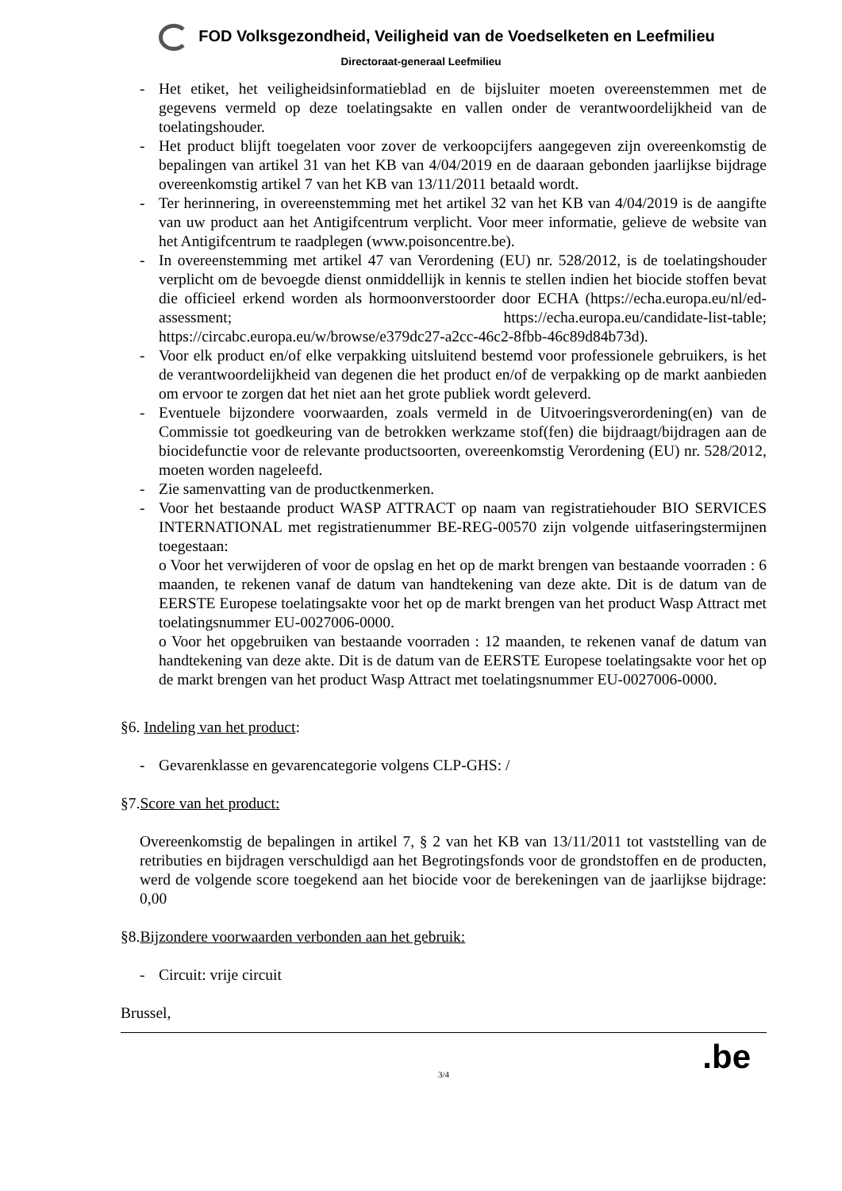FOD Volksgezondheid, Veiligheid van de Voedselketen en Leefmilieu
Directoraat-generaal Leefmilieu
- Het etiket, het veiligheidsinformatieblad en de bijsluiter moeten overeenstemmen met de gegevens vermeld op deze toelatingsakte en vallen onder de verantwoordelijkheid van de toelatingshouder.
- Het product blijft toegelaten voor zover de verkoopcijfers aangegeven zijn overeenkomstig de bepalingen van artikel 31 van het KB van 4/04/2019 en de daaraan gebonden jaarlijkse bijdrage overeenkomstig artikel 7 van het KB van 13/11/2011 betaald wordt.
- Ter herinnering, in overeenstemming met het artikel 32 van het KB van 4/04/2019 is de aangifte van uw product aan het Antigifcentrum verplicht. Voor meer informatie, gelieve de website van het Antigifcentrum te raadplegen (www.poisoncentre.be).
- In overeenstemming met artikel 47 van Verordening (EU) nr. 528/2012, is de toelatingshouder verplicht om de bevoegde dienst onmiddellijk in kennis te stellen indien het biocide stoffen bevat die officieel erkend worden als hormoonverstoorder door ECHA (https://echa.europa.eu/nl/ed-assessment; https://echa.europa.eu/candidate-list-table; https://circabc.europa.eu/w/browse/e379dc27-a2cc-46c2-8fbb-46c89d84b73d).
- Voor elk product en/of elke verpakking uitsluitend bestemd voor professionele gebruikers, is het de verantwoordelijkheid van degenen die het product en/of de verpakking op de markt aanbieden om ervoor te zorgen dat het niet aan het grote publiek wordt geleverd.
- Eventuele bijzondere voorwaarden, zoals vermeld in de Uitvoeringsverordening(en) van de Commissie tot goedkeuring van de betrokken werkzame stof(fen) die bijdraagt/bijdragen aan de biocidefunctie voor de relevante productsoorten, overeenkomstig Verordening (EU) nr. 528/2012, moeten worden nageleefd.
- Zie samenvatting van de productkenmerken.
- Voor het bestaande product WASP ATTRACT op naam van registratiehouder BIO SERVICES INTERNATIONAL met registratienummer BE-REG-00570 zijn volgende uitfaseringstermijnen toegestaan:
o Voor het verwijderen of voor de opslag en het op de markt brengen van bestaande voorraden : 6 maanden, te rekenen vanaf de datum van handtekening van deze akte. Dit is de datum van de EERSTE Europese toelatingsakte voor het op de markt brengen van het product Wasp Attract met toelatingsnummer EU-0027006-0000.
o Voor het opgebruiken van bestaande voorraden : 12 maanden, te rekenen vanaf de datum van handtekening van deze akte. Dit is de datum van de EERSTE Europese toelatingsakte voor het op de markt brengen van het product Wasp Attract met toelatingsnummer EU-0027006-0000.
§6. Indeling van het product:
- Gevarenklasse en gevarencategorie volgens CLP-GHS: /
§7.Score van het product:
Overeenkomstig de bepalingen in artikel 7, § 2 van het KB van 13/11/2011 tot vaststelling van de retributies en bijdragen verschuldigd aan het Begrotingsfonds voor de grondstoffen en de producten, werd de volgende score toegekend aan het biocide voor de berekeningen van de jaarlijkse bijdrage: 0,00
§8.Bijzondere voorwaarden verbonden aan het gebruik:
- Circuit: vrije circuit
Brussel,
3/4
.be